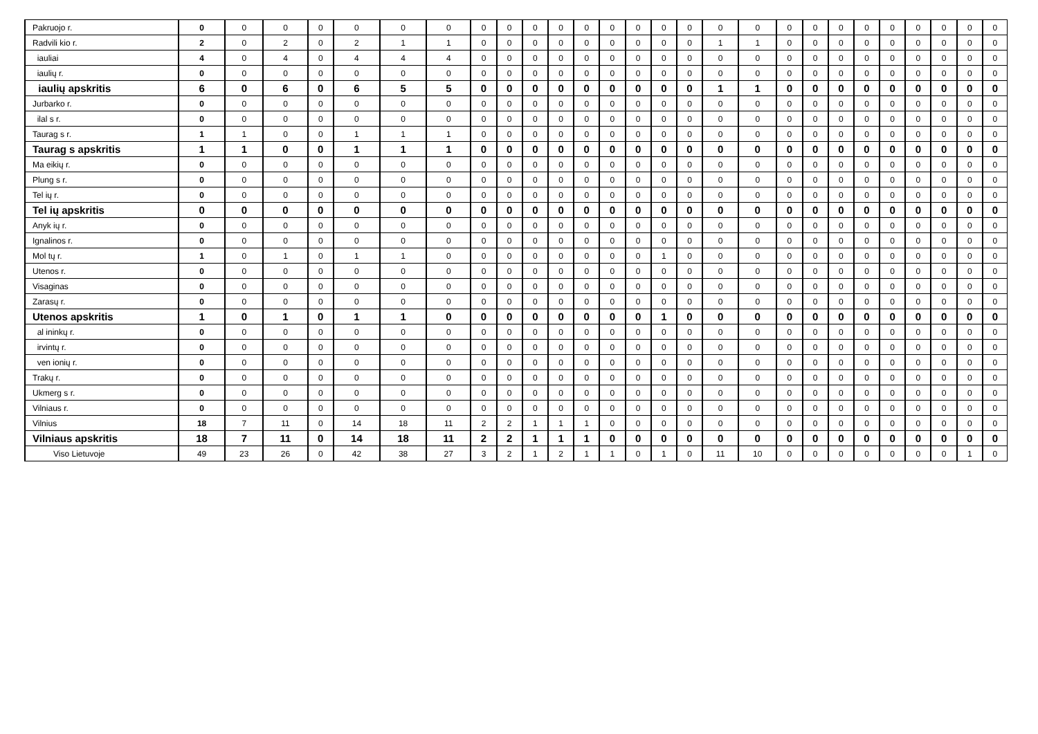| Pakruojo r. | 0 | 0 | 0 | 0 | 0 | 0 | 0 | 0 | 0 | 0 | 0 | 0 | 0 | 0 | 0 | 0 | 0 | 0 | 0 | 0 | 0 | 0 | 0 | 0 | 0 | 0 | 0 |
| Radvili kio r. | 2 | 0 | 2 | 0 | 2 | 1 | 1 | 0 | 0 | 0 | 0 | 0 | 0 | 0 | 0 | 0 | 1 | 1 | 0 | 0 | 0 | 0 | 0 | 0 | 0 | 0 | 0 |
| iauliai | 4 | 0 | 4 | 0 | 4 | 4 | 4 | 0 | 0 | 0 | 0 | 0 | 0 | 0 | 0 | 0 | 0 | 0 | 0 | 0 | 0 | 0 | 0 | 0 | 0 | 0 | 0 |
| iaulių r. | 0 | 0 | 0 | 0 | 0 | 0 | 0 | 0 | 0 | 0 | 0 | 0 | 0 | 0 | 0 | 0 | 0 | 0 | 0 | 0 | 0 | 0 | 0 | 0 | 0 | 0 | 0 |
| iaulių apskritis | 6 | 0 | 6 | 0 | 6 | 5 | 5 | 0 | 0 | 0 | 0 | 0 | 0 | 0 | 0 | 0 | 1 | 1 | 0 | 0 | 0 | 0 | 0 | 0 | 0 | 0 | 0 |
| Jurbarko r. | 0 | 0 | 0 | 0 | 0 | 0 | 0 | 0 | 0 | 0 | 0 | 0 | 0 | 0 | 0 | 0 | 0 | 0 | 0 | 0 | 0 | 0 | 0 | 0 | 0 | 0 | 0 |
| ilal s r. | 0 | 0 | 0 | 0 | 0 | 0 | 0 | 0 | 0 | 0 | 0 | 0 | 0 | 0 | 0 | 0 | 0 | 0 | 0 | 0 | 0 | 0 | 0 | 0 | 0 | 0 | 0 |
| Taurag s r. | 1 | 1 | 0 | 0 | 1 | 1 | 1 | 0 | 0 | 0 | 0 | 0 | 0 | 0 | 0 | 0 | 0 | 0 | 0 | 0 | 0 | 0 | 0 | 0 | 0 | 0 | 0 |
| Taurag s apskritis | 1 | 1 | 0 | 0 | 1 | 1 | 1 | 0 | 0 | 0 | 0 | 0 | 0 | 0 | 0 | 0 | 0 | 0 | 0 | 0 | 0 | 0 | 0 | 0 | 0 | 0 | 0 |
| Ma eikių r. | 0 | 0 | 0 | 0 | 0 | 0 | 0 | 0 | 0 | 0 | 0 | 0 | 0 | 0 | 0 | 0 | 0 | 0 | 0 | 0 | 0 | 0 | 0 | 0 | 0 | 0 | 0 |
| Plung s r. | 0 | 0 | 0 | 0 | 0 | 0 | 0 | 0 | 0 | 0 | 0 | 0 | 0 | 0 | 0 | 0 | 0 | 0 | 0 | 0 | 0 | 0 | 0 | 0 | 0 | 0 | 0 |
| Tel ių r. | 0 | 0 | 0 | 0 | 0 | 0 | 0 | 0 | 0 | 0 | 0 | 0 | 0 | 0 | 0 | 0 | 0 | 0 | 0 | 0 | 0 | 0 | 0 | 0 | 0 | 0 | 0 |
| Tel ių apskritis | 0 | 0 | 0 | 0 | 0 | 0 | 0 | 0 | 0 | 0 | 0 | 0 | 0 | 0 | 0 | 0 | 0 | 0 | 0 | 0 | 0 | 0 | 0 | 0 | 0 | 0 | 0 |
| Anyk ių r. | 0 | 0 | 0 | 0 | 0 | 0 | 0 | 0 | 0 | 0 | 0 | 0 | 0 | 0 | 0 | 0 | 0 | 0 | 0 | 0 | 0 | 0 | 0 | 0 | 0 | 0 | 0 |
| Ignalinos r. | 0 | 0 | 0 | 0 | 0 | 0 | 0 | 0 | 0 | 0 | 0 | 0 | 0 | 0 | 0 | 0 | 0 | 0 | 0 | 0 | 0 | 0 | 0 | 0 | 0 | 0 | 0 |
| Mol tų r. | 1 | 0 | 1 | 0 | 1 | 1 | 0 | 0 | 0 | 0 | 0 | 0 | 0 | 0 | 1 | 0 | 0 | 0 | 0 | 0 | 0 | 0 | 0 | 0 | 0 | 0 | 0 |
| Utenos r. | 0 | 0 | 0 | 0 | 0 | 0 | 0 | 0 | 0 | 0 | 0 | 0 | 0 | 0 | 0 | 0 | 0 | 0 | 0 | 0 | 0 | 0 | 0 | 0 | 0 | 0 | 0 |
| Visaginas | 0 | 0 | 0 | 0 | 0 | 0 | 0 | 0 | 0 | 0 | 0 | 0 | 0 | 0 | 0 | 0 | 0 | 0 | 0 | 0 | 0 | 0 | 0 | 0 | 0 | 0 | 0 |
| Zarasų r. | 0 | 0 | 0 | 0 | 0 | 0 | 0 | 0 | 0 | 0 | 0 | 0 | 0 | 0 | 0 | 0 | 0 | 0 | 0 | 0 | 0 | 0 | 0 | 0 | 0 | 0 | 0 |
| Utenos apskritis | 1 | 0 | 1 | 0 | 1 | 1 | 0 | 0 | 0 | 0 | 0 | 0 | 0 | 0 | 1 | 0 | 0 | 0 | 0 | 0 | 0 | 0 | 0 | 0 | 0 | 0 | 0 |
| al ininkų r. | 0 | 0 | 0 | 0 | 0 | 0 | 0 | 0 | 0 | 0 | 0 | 0 | 0 | 0 | 0 | 0 | 0 | 0 | 0 | 0 | 0 | 0 | 0 | 0 | 0 | 0 | 0 |
| irvintų r. | 0 | 0 | 0 | 0 | 0 | 0 | 0 | 0 | 0 | 0 | 0 | 0 | 0 | 0 | 0 | 0 | 0 | 0 | 0 | 0 | 0 | 0 | 0 | 0 | 0 | 0 | 0 |
| ven ionių r. | 0 | 0 | 0 | 0 | 0 | 0 | 0 | 0 | 0 | 0 | 0 | 0 | 0 | 0 | 0 | 0 | 0 | 0 | 0 | 0 | 0 | 0 | 0 | 0 | 0 | 0 | 0 |
| Trakų r. | 0 | 0 | 0 | 0 | 0 | 0 | 0 | 0 | 0 | 0 | 0 | 0 | 0 | 0 | 0 | 0 | 0 | 0 | 0 | 0 | 0 | 0 | 0 | 0 | 0 | 0 | 0 |
| Ukmerg s r. | 0 | 0 | 0 | 0 | 0 | 0 | 0 | 0 | 0 | 0 | 0 | 0 | 0 | 0 | 0 | 0 | 0 | 0 | 0 | 0 | 0 | 0 | 0 | 0 | 0 | 0 | 0 |
| Vilniaus r. | 0 | 0 | 0 | 0 | 0 | 0 | 0 | 0 | 0 | 0 | 0 | 0 | 0 | 0 | 0 | 0 | 0 | 0 | 0 | 0 | 0 | 0 | 0 | 0 | 0 | 0 | 0 |
| Vilnius | 18 | 7 | 11 | 0 | 14 | 18 | 11 | 2 | 2 | 1 | 1 | 1 | 0 | 0 | 0 | 0 | 0 | 0 | 0 | 0 | 0 | 0 | 0 | 0 | 0 | 0 | 0 |
| Vilniaus apskritis | 18 | 7 | 11 | 0 | 14 | 18 | 11 | 2 | 2 | 1 | 1 | 1 | 0 | 0 | 0 | 0 | 0 | 0 | 0 | 0 | 0 | 0 | 0 | 0 | 0 | 0 | 0 |
| Viso Lietuvoje | 49 | 23 | 26 | 0 | 42 | 38 | 27 | 3 | 2 | 1 | 2 | 1 | 1 | 0 | 1 | 0 | 11 | 10 | 0 | 0 | 0 | 0 | 0 | 0 | 0 | 1 | 0 |